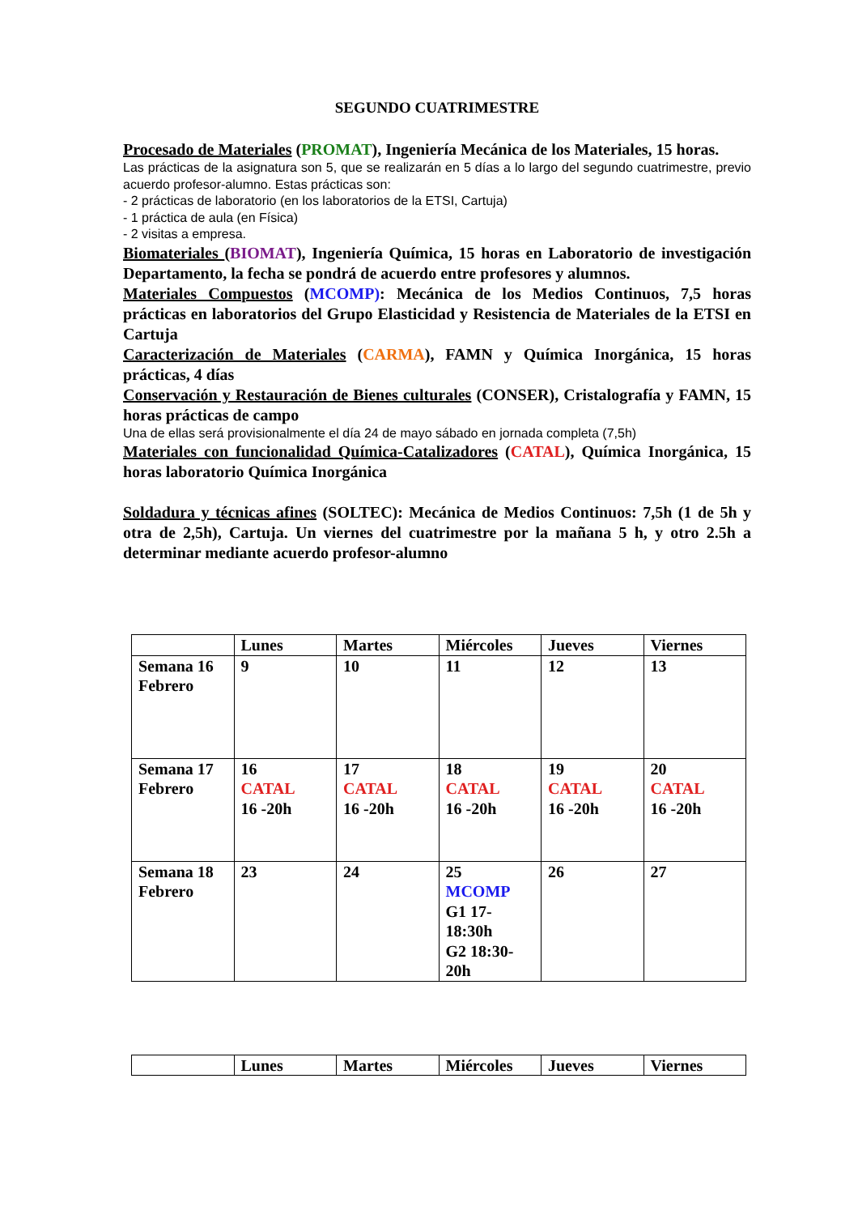SEGUNDO CUATRIMESTRE
Procesado de Materiales (PROMAT), Ingeniería Mecánica de los Materiales, 15 horas.
Las prácticas de la asignatura son 5, que se realizarán en 5 días a lo largo del segundo cuatrimestre, previo acuerdo profesor-alumno. Estas prácticas son:
- 2 prácticas de laboratorio (en los laboratorios de la ETSI, Cartuja)
- 1 práctica de aula (en Física)
- 2 visitas a empresa.
Biomateriales (BIOMAT), Ingeniería Química, 15 horas en Laboratorio de investigación Departamento, la fecha se pondrá de acuerdo entre profesores y alumnos.
Materiales Compuestos (MCOMP): Mecánica de los Medios Continuos, 7,5 horas prácticas en laboratorios del Grupo Elasticidad y Resistencia de Materiales de la ETSI en Cartuja
Caracterización de Materiales (CARMA), FAMN y Química Inorgánica, 15 horas prácticas, 4 días
Conservación y Restauración de Bienes culturales (CONSER), Cristalografía y FAMN, 15 horas prácticas de campo
Una de ellas será provisionalmente el día 24 de mayo sábado en jornada completa (7,5h)
Materiales con funcionalidad Química-Catalizadores (CATAL), Química Inorgánica, 15 horas laboratorio Química Inorgánica
Soldadura y técnicas afines (SOLTEC): Mecánica de Medios Continuos: 7,5h (1 de 5h y otra de 2,5h), Cartuja. Un viernes del cuatrimestre por la mañana 5 h, y otro 2.5h a determinar mediante acuerdo profesor-alumno
| | Lunes | Martes | Miércoles | Jueves | Viernes |
| --- | --- | --- | --- | --- | --- |
| Semana 16 Febrero | 9 | 10 | 11 | 12 | 13 |
| Semana 17 Febrero | 16 CATAL 16 -20h | 17 CATAL 16 -20h | 18 CATAL 16 -20h | 19 CATAL 16 -20h | 20 CATAL 16 -20h |
| Semana 18 Febrero | 23 | 24 | 25 MCOMP G1 17-18:30h G2 18:30-20h | 26 | 27 |
| | Lunes | Martes | Miércoles | Jueves | Viernes |
| --- | --- | --- | --- | --- | --- |